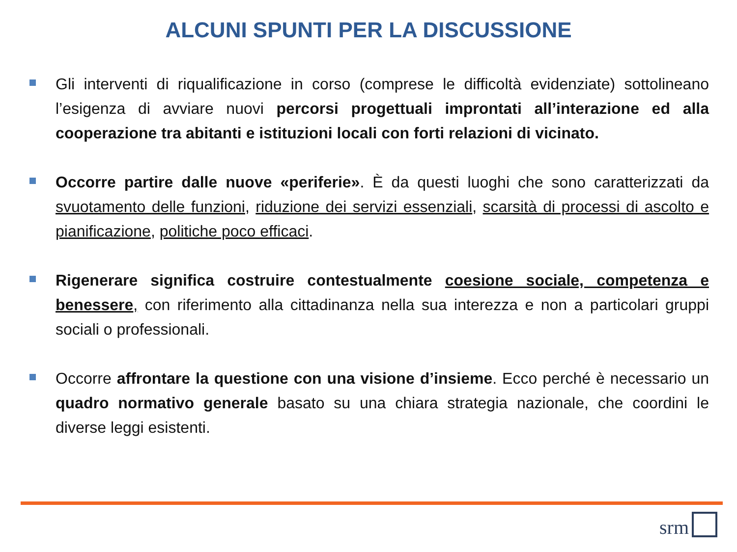ALCUNI SPUNTI PER LA DISCUSSIONE
Gli interventi di riqualificazione in corso (comprese le difficoltà evidenziate) sottolineano l’esigenza di avviare nuovi percorsi progettuali improntati all’interazione ed alla cooperazione tra abitanti e istituzioni locali con forti relazioni di vicinato.
Occorre partire dalle nuove «periferie». È da questi luoghi che sono caratterizzati da svuotamento delle funzioni, riduzione dei servizi essenziali, scarsità di processi di ascolto e pianificazione, politiche poco efficaci.
Rigenerare significa costruire contestualmente coesione sociale, competenza e benessere, con riferimento alla cittadinanza nella sua interezza e non a particolari gruppi sociali o professionali.
Occorre affrontare la questione con una visione d’insieme. Ecco perché è necessario un quadro normativo generale basato su una chiara strategia nazionale, che coordini le diverse leggi esistenti.
srm